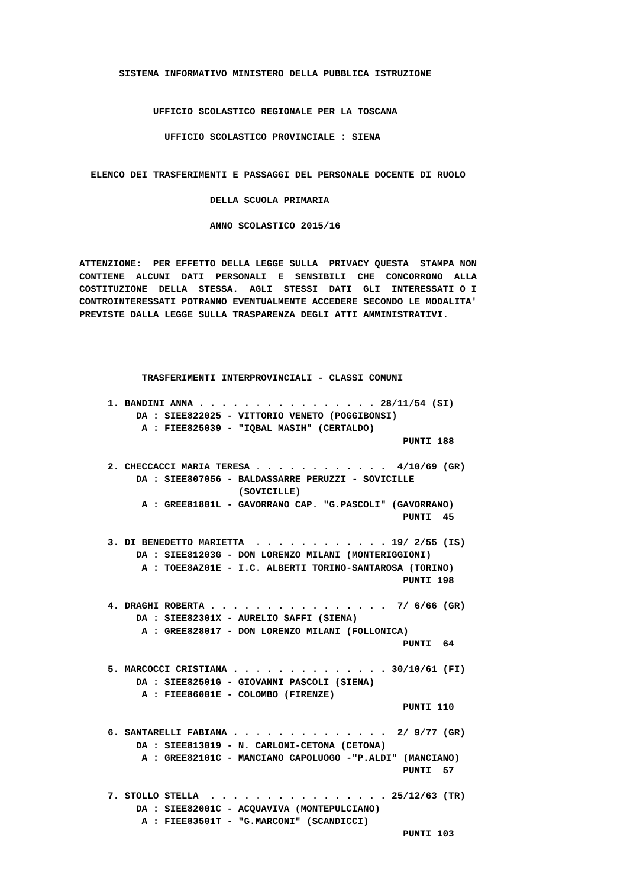SISTEMA INFORMATIVO MINISTERO DELLA PUBBLICA ISTRUZIONE


             UFFICIO SCOLASTICO REGIONALE PER LA TOSCANA

               UFFICIO SCOLASTICO PROVINCIALE : SIENA


  ELENCO DEI TRASFERIMENTI E PASSAGGI DEL PERSONALE DOCENTE DI RUOLO

                       DELLA SCUOLA PRIMARIA

                       ANNO SCOLASTICO 2015/16


ATTENZIONE:  PER EFFETTO DELLA LEGGE SULLA  PRIVACY QUESTA  STAMPA NON
CONTIENE  ALCUNI  DATI  PERSONALI  E  SENSIBILI  CHE  CONCORRONO  ALLA
COSTITUZIONE  DELLA  STESSA.  AGLI  STESSI  DATI  GLI  INTERESSATI O I
CONTROINTERESSATI POTRANNO EVENTUALMENTE ACCEDERE SECONDO LE MODALITA'
PREVISTE DALLA LEGGE SULLA TRASPARENZA DEGLI ATTI AMMINISTRATIVI.




           TRASFERIMENTI INTERPROVINCIALI - CLASSI COMUNI

     1. BANDINI ANNA . . . . . . . . . . . . . . . . 28/11/54 (SI)
          DA : SIEE822025 - VITTORIO VENETO (POGGIBONSI)
           A : FIEE825039 - "IQBAL MASIH" (CERTALDO)
                                                         PUNTI 188

     2. CHECCACCI MARIA TERESA . . . . . . . . . . . .  4/10/69 (GR)
          DA : SIEE807056 - BALDASSARRE PERUZZI - SOVICILLE
                            (SOVICILLE)
           A : GREE81801L - GAVORRANO CAP. "G.PASCOLI" (GAVORRANO)
                                                         PUNTI  45

     3. DI BENEDETTO MARIETTA  . . . . . . . . . . . . 19/ 2/55 (IS)
          DA : SIEE81203G - DON LORENZO MILANI (MONTERIGGIONI)
           A : TOEE8AZ01E - I.C. ALBERTI TORINO-SANTAROSA (TORINO)
                                                         PUNTI 198

     4. DRAGHI ROBERTA . . . . . . . . . . . . . . . .  7/ 6/66 (GR)
          DA : SIEE82301X - AURELIO SAFFI (SIENA)
           A : GREE828017 - DON LORENZO MILANI (FOLLONICA)
                                                         PUNTI  64

     5. MARCOCCI CRISTIANA . . . . . . . . . . . . . . 30/10/61 (FI)
          DA : SIEE82501G - GIOVANNI PASCOLI (SIENA)
           A : FIEE86001E - COLOMBO (FIRENZE)
                                                         PUNTI 110

     6. SANTARELLI FABIANA . . . . . . . . . . . . . .  2/ 9/77 (GR)
          DA : SIEE813019 - N. CARLONI-CETONA (CETONA)
           A : GREE82101C - MANCIANO CAPOLUOGO -"P.ALDI" (MANCIANO)
                                                         PUNTI  57

     7. STOLLO STELLA  . . . . . . . . . . . . . . . . 25/12/63 (TR)
          DA : SIEE82001C - ACQUAVIVA (MONTEPULCIANO)
           A : FIEE83501T - "G.MARCONI" (SCANDICCI)
                                                         PUNTI 103